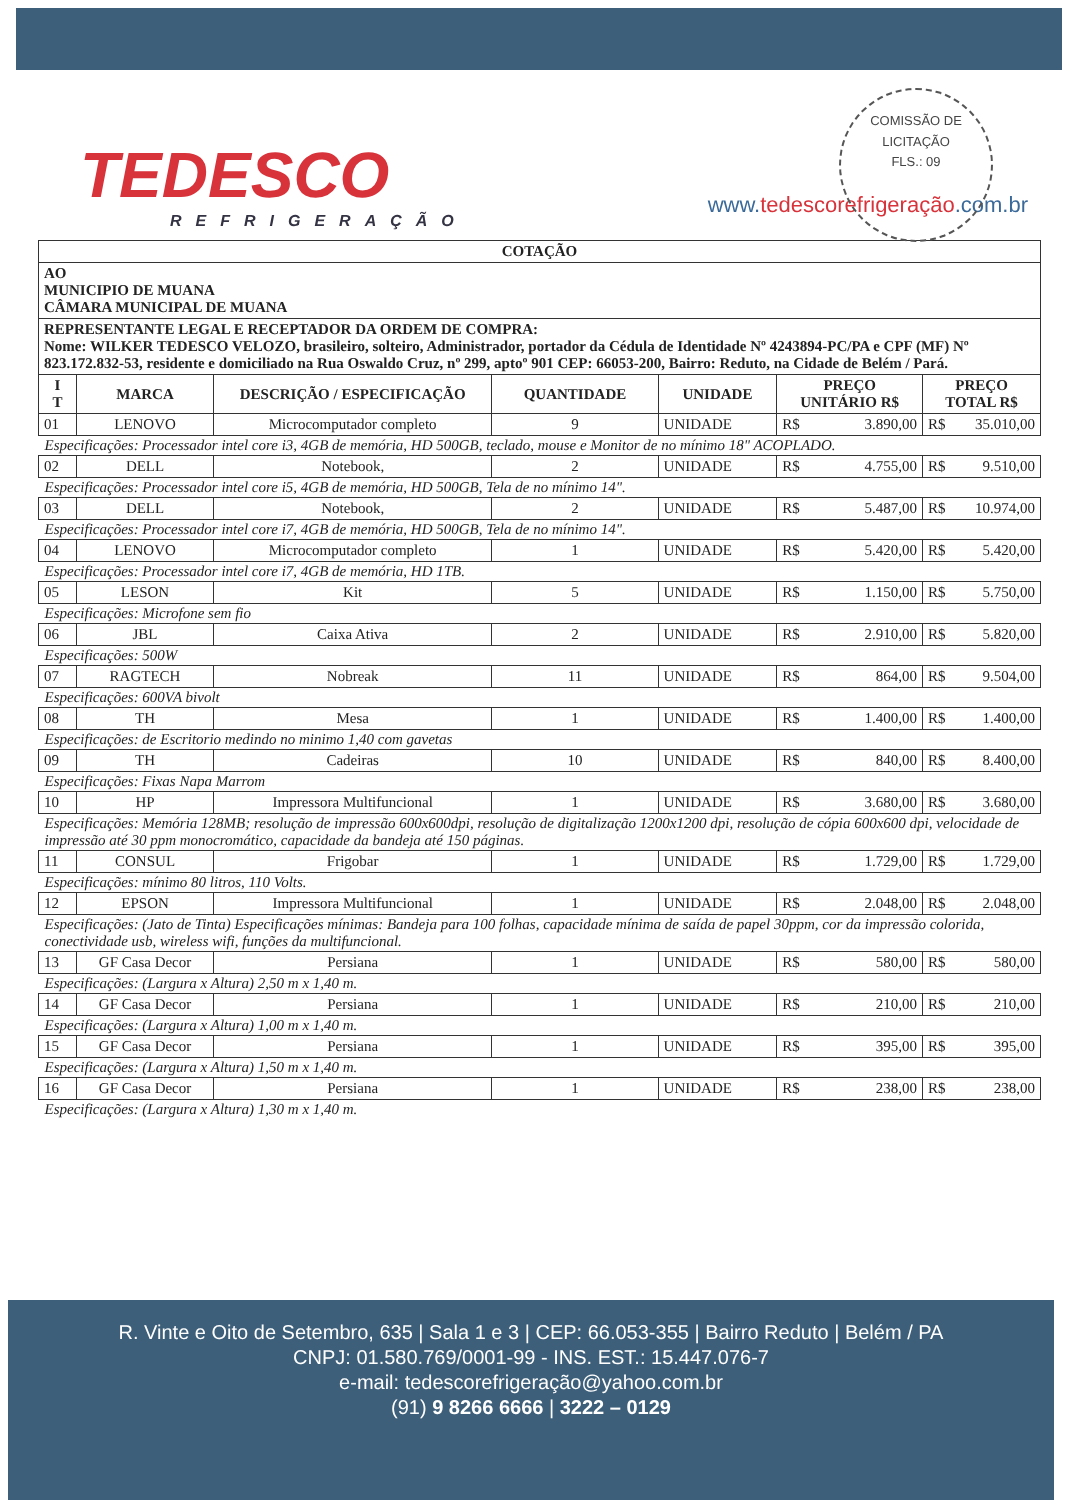TEDESCO
REFRIGERAÇÃO
www.tedescorefrigeração.com.br
COMISSÃO DE LICITAÇÃO
FLS.: 09
| COTAÇÃO | | | | | | |
| AO MUNICIPIO DE MUANA CÂMARA MUNICIPAL DE MUANA | | | | | | |
| REPRESENTANTE LEGAL E RECEPTADOR DA ORDEM DE COMPRA: Nome: WILKER TEDESCO VELOZO, brasileiro, solteiro, Administrador, portador da Cédula de Identidade Nº 4243894-PC/PA e CPF (MF) Nº 823.172.832-53, residente e domiciliado na Rua Oswaldo Cruz, nº 299, aptoº 901 CEP: 66053-200, Bairro: Reduto, na Cidade de Belém / Pará. | | | | | | |
| I T | MARCA | DESCRIÇÃO / ESPECIFICAÇÃO | QUANTIDADE | UNIDADE | PREÇO UNITÁRIO R$ | PREÇO TOTAL R$ |
| 01 | LENOVO | Microcomputador completo | 9 | UNIDADE | R$ 3.890,00 | R$ 35.010,00 |
| Especificações: Processador intel core i3, 4GB de memória, HD 500GB, teclado, mouse e Monitor de no mínimo 18" ACOPLADO. | | | | | | |
| 02 | DELL | Notebook, | 2 | UNIDADE | R$ 4.755,00 | R$ 9.510,00 |
| Especificações: Processador intel core i5, 4GB de memória, HD 500GB, Tela de no mínimo 14". | | | | | | |
| 03 | DELL | Notebook, | 2 | UNIDADE | R$ 5.487,00 | R$ 10.974,00 |
| Especificações: Processador intel core i7, 4GB de memória, HD 500GB, Tela de no mínimo 14". | | | | | | |
| 04 | LENOVO | Microcomputador completo | 1 | UNIDADE | R$ 5.420,00 | R$ 5.420,00 |
| Especificações: Processador intel core i7, 4GB de memória, HD 1TB. | | | | | | |
| 05 | LESON | Kit | 5 | UNIDADE | R$ 1.150,00 | R$ 5.750,00 |
| Especificações: Microfone sem fio | | | | | | |
| 06 | JBL | Caixa Ativa | 2 | UNIDADE | R$ 2.910,00 | R$ 5.820,00 |
| Especificações: 500W | | | | | | |
| 07 | RAGTECH | Nobreak | 11 | UNIDADE | R$ 864,00 | R$ 9.504,00 |
| Especificações: 600VA bivolt | | | | | | |
| 08 | TH | Mesa | 1 | UNIDADE | R$ 1.400,00 | R$ 1.400,00 |
| Especificações: de Escritorio medindo no minimo 1,40 com gavetas | | | | | | |
| 09 | TH | Cadeiras | 10 | UNIDADE | R$ 840,00 | R$ 8.400,00 |
| Especificações: Fixas Napa Marrom | | | | | | |
| 10 | HP | Impressora Multifuncional | 1 | UNIDADE | R$ 3.680,00 | R$ 3.680,00 |
| Especificações: Memória 128MB; resolução de impressão 600x600dpi, resolução de digitalização 1200x1200 dpi, resolução de cópia 600x600 dpi, velocidade de impressão até 30 ppm monocromático, capacidade da bandeja até 150 páginas. | | | | | | |
| 11 | CONSUL | Frigobar | 1 | UNIDADE | R$ 1.729,00 | R$ 1.729,00 |
| Especificações: mínimo 80 litros, 110 Volts. | | | | | | |
| 12 | EPSON | Impressora Multifuncional | 1 | UNIDADE | R$ 2.048,00 | R$ 2.048,00 |
| Especificações: (Jato de Tinta) Especificações mínimas: Bandeja para 100 folhas, capacidade mínima de saída de papel 30ppm, cor da impressão colorida, conectividade usb, wireless wifi, funções da multifuncional. | | | | | | |
| 13 | GF Casa Decor | Persiana | 1 | UNIDADE | R$ 580,00 | R$ 580,00 |
| Especificações: (Largura x Altura) 2,50 m x 1,40 m. | | | | | | |
| 14 | GF Casa Decor | Persiana | 1 | UNIDADE | R$ 210,00 | R$ 210,00 |
| Especificações: (Largura x Altura) 1,00 m x 1,40 m. | | | | | | |
| 15 | GF Casa Decor | Persiana | 1 | UNIDADE | R$ 395,00 | R$ 395,00 |
| Especificações: (Largura x Altura) 1,50 m x 1,40 m. | | | | | | |
| 16 | GF Casa Decor | Persiana | 1 | UNIDADE | R$ 238,00 | R$ 238,00 |
| Especificações: (Largura x Altura) 1,30 m x 1,40 m. | | | | | | |
R. Vinte e Oito de Setembro, 635 | Sala 1 e 3 | CEP: 66.053-355 | Bairro Reduto | Belém / PA
CNPJ: 01.580.769/0001-99 - INS. EST.: 15.447.076-7
e-mail: tedescorefrigeração@yahoo.com.br
(91) 9 8266 6666 | 3222 – 0129